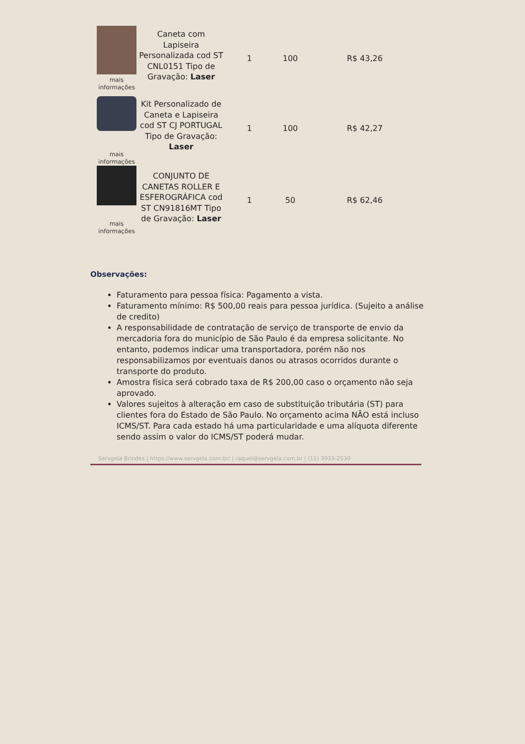| mais informações | Caneta com Lapiseira Personalizada cod ST CNL0151 Tipo de Gravação: Laser | 1 | 100 | R$ 43,26 |
| mais informações | Kit Personalizado de Caneta e Lapiseira cod ST CJ PORTUGAL Tipo de Gravação: Laser | 1 | 100 | R$ 42,27 |
| mais informações | CONJUNTO DE CANETAS ROLLER E ESFEROGRÁFICA cod ST CN91816MT Tipo de Gravação: Laser | 1 | 50 | R$ 62,46 |
Observações:
Faturamento para pessoa física: Pagamento a vista.
Faturamento mínimo: R$ 500,00 reais para pessoa jurídica. (Sujeito a análise de credito)
A responsabilidade de contratação de serviço de transporte de envio da mercadoria fora do município de São Paulo é da empresa solicitante. No entanto, podemos indicar uma transportadora, porém não nos responsabilizamos por eventuais danos ou atrasos ocorridos durante o transporte do produto.
Amostra física será cobrado taxa de R$ 200,00 caso o orçamento não seja aprovado.
Valores sujeitos à alteração em caso de substituição tributária (ST) para clientes fora do Estado de São Paulo. No orçamento acima NÃO está incluso ICMS/ST. Para cada estado há uma particularidade e uma alíquota diferente sendo assim o valor do ICMS/ST poderá mudar.
Servgela Brindes | https://www.servgela.com.br/ | raquel@servgela.com.br | (11) 3933-2530